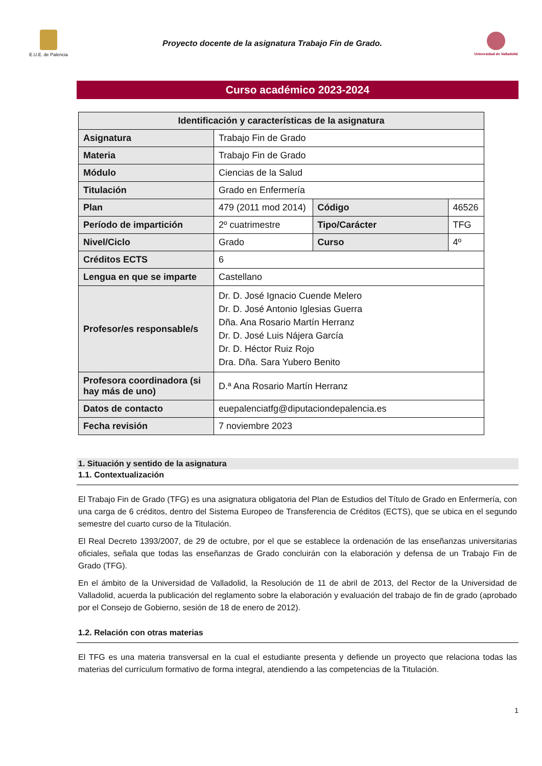E.U.E. de Palencia
Proyecto docente de la asignatura Trabajo Fin de Grado.
Universidad de Valladolid
Curso académico 2023-2024
| Identificación y características de la asignatura | | | |
| --- | --- | --- | --- |
| Asignatura | Trabajo Fin de Grado | | |
| Materia | Trabajo Fin de Grado | | |
| Módulo | Ciencias de la Salud | | |
| Titulación | Grado en Enfermería | | |
| Plan | 479 (2011 mod 2014) | Código | 46526 |
| Período de impartición | 2º cuatrimestre | Tipo/Carácter | TFG |
| Nivel/Ciclo | Grado | Curso | 4º |
| Créditos ECTS | 6 | | |
| Lengua en que se imparte | Castellano | | |
| Profesor/es responsable/s | Dr. D. José Ignacio Cuende Melero Dr. D. José Antonio Iglesias Guerra Dña. Ana Rosario Martín Herranz Dr. D. José Luis Nájera García Dr. D. Héctor Ruiz Rojo Dra. Dña. Sara Yubero Benito | | |
| Profesora coordinadora (si hay más de uno) | D.ª Ana Rosario Martín Herranz | | |
| Datos de contacto | euepalenciatfg@diputaciondepalencia.es | | |
| Fecha revisión | 7 noviembre 2023 | | |
1. Situación y sentido de la asignatura
1.1. Contextualización
El Trabajo Fin de Grado (TFG) es una asignatura obligatoria del Plan de Estudios del Título de Grado en Enfermería, con una carga de 6 créditos, dentro del Sistema Europeo de Transferencia de Créditos (ECTS), que se ubica en el segundo semestre del cuarto curso de la Titulación.
El Real Decreto 1393/2007, de 29 de octubre, por el que se establece la ordenación de las enseñanzas universitarias oficiales, señala que todas las enseñanzas de Grado concluirán con la elaboración y defensa de un Trabajo Fin de Grado (TFG).
En el ámbito de la Universidad de Valladolid, la Resolución de 11 de abril de 2013, del Rector de la Universidad de Valladolid, acuerda la publicación del reglamento sobre la elaboración y evaluación del trabajo de fin de grado (aprobado por el Consejo de Gobierno, sesión de 18 de enero de 2012).
1.2. Relación con otras materias
El TFG es una materia transversal en la cual el estudiante presenta y defiende un proyecto que relaciona todas las materias del currículum formativo de forma integral, atendiendo a las competencias de la Titulación.
1